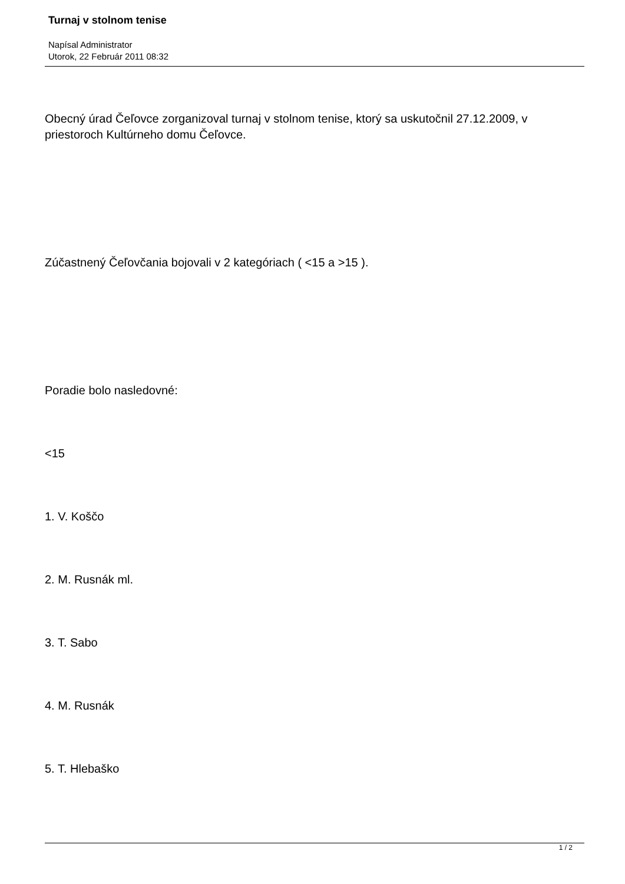Turnaj v stolnom tenise
Napísal Administrator
Utorok, 22 Február 2011 08:32
Obecný úrad Čeľovce zorganizoval turnaj v stolnom tenise, ktorý sa uskutočnil 27.12.2009, v priestoroch Kultúrneho domu Čeľovce.
Zúčastnený Čeľovčania bojovali v 2 kategóriach ( <15 a >15 ).
Poradie bolo nasledovné:
<15
1. V. Koščo
2. M. Rusnák ml.
3. T. Sabo
4. M. Rusnák
5. T. Hlebaško
1 / 2